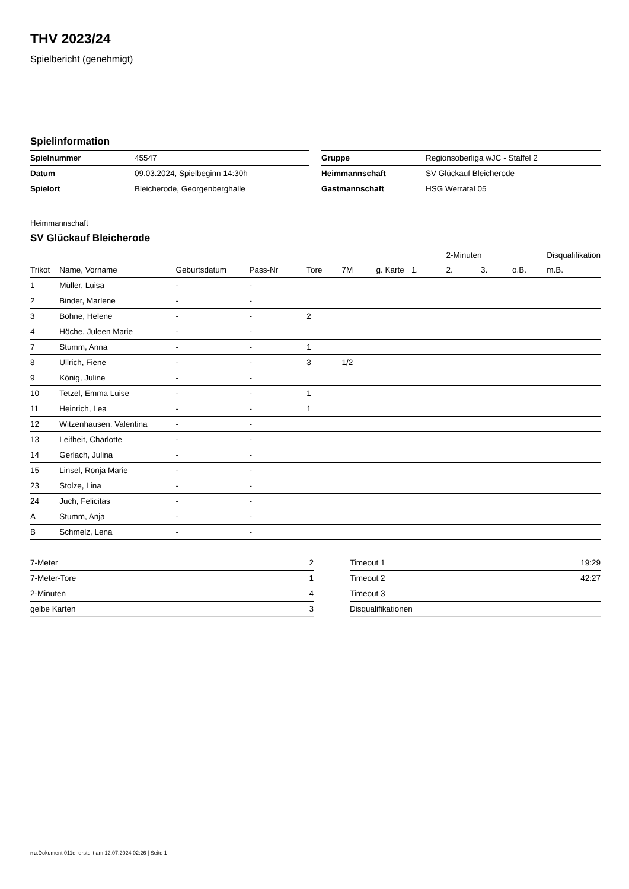THV 2023/24
Spielbericht (genehmigt)
Spielinformation
| Spielnummer | 45547 |
| Datum | 09.03.2024, Spielbeginn 14:30h |
| Spielort | Bleicherode, Georgenberghalle |
| Gruppe | Regionsoberliga wJC - Staffel 2 |
| Heimmannschaft | SV Glückauf Bleicherode |
| Gastmannschaft | HSG Werratal 05 |
Heimmannschaft
SV Glückauf Bleicherode
| | | | | | | | | 2-Minuten | | | Disqualifikation |
| --- | --- | --- | --- | --- | --- | --- | --- | --- | --- | --- | --- |
| Trikot | Name, Vorname | Geburtsdatum | Pass-Nr | Tore | 7M | g. Karte | 1. | 2. | 3. | o.B. | m.B. |
| 1 | Müller, Luisa | - | - | | | | | | | | |
| 2 | Binder, Marlene | - | - | | | | | | | | |
| 3 | Bohne, Helene | - | - | 2 | | | | | | | |
| 4 | Höche, Juleen Marie | - | - | | | | | | | | |
| 7 | Stumm, Anna | - | - | 1 | | | | | | | |
| 8 | Ullrich, Fiene | - | - | 3 | 1/2 | | | | | | |
| 9 | König, Juline | - | - | | | | | | | | |
| 10 | Tetzel, Emma Luise | - | - | 1 | | | | | | | |
| 11 | Heinrich, Lea | - | - | 1 | | | | | | | |
| 12 | Witzenhausen, Valentina | - | - | | | | | | | | |
| 13 | Leifheit, Charlotte | - | - | | | | | | | | |
| 14 | Gerlach, Julina | - | - | | | | | | | | |
| 15 | Linsel, Ronja Marie | - | - | | | | | | | | |
| 23 | Stolze, Lina | - | - | | | | | | | | |
| 24 | Juch, Felicitas | - | - | | | | | | | | |
| A | Stumm, Anja | - | - | | | | | | | | |
| B | Schmelz, Lena | - | - | | | | | | | | |
| 7-Meter | 2 |
| 7-Meter-Tore | 1 |
| 2-Minuten | 4 |
| gelbe Karten | 3 |
| Timeout 1 | 19:29 |
| Timeout 2 | 42:27 |
| Timeout 3 | |
| Disqualifikationen | |
nu.Dokument 011e, erstellt am 12.07.2024 02:26 | Seite 1